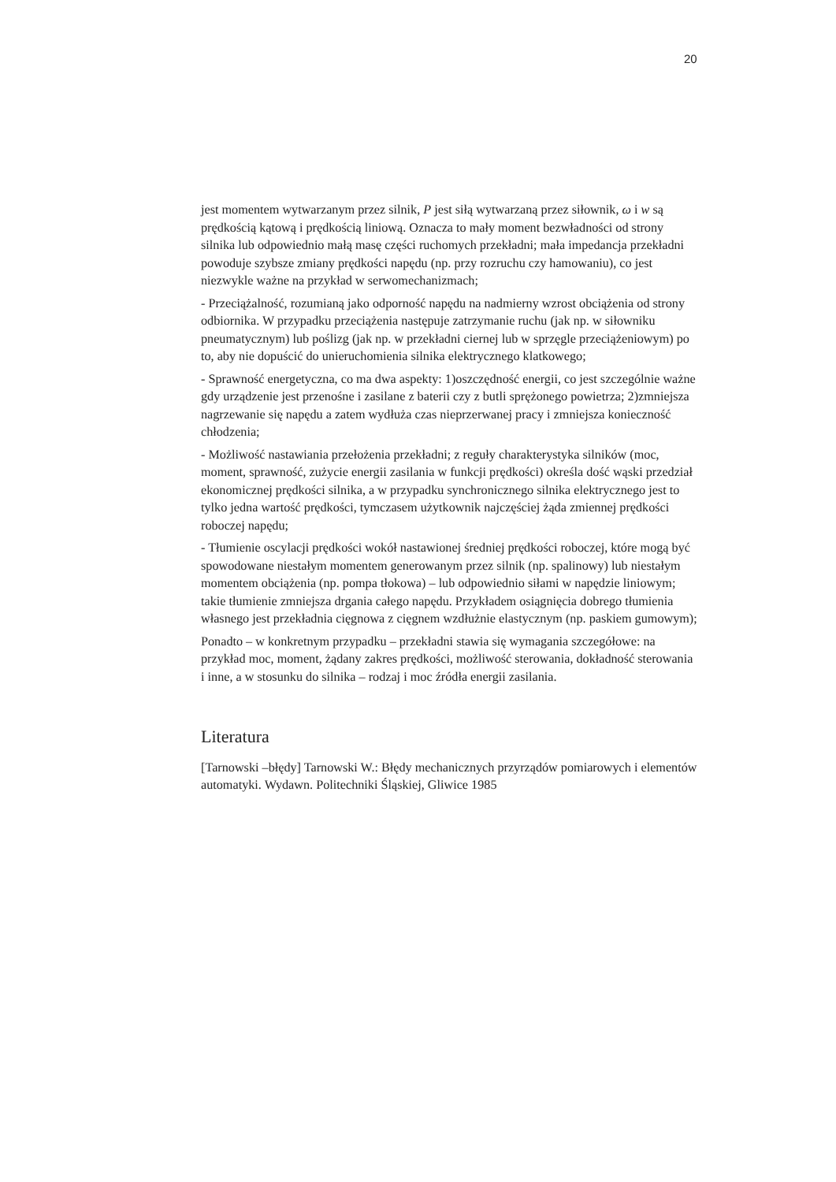20
jest momentem wytwarzanym przez silnik, P jest siłą wytwarzaną przez siłownik, ω i w są prędkością kątową i prędkością liniową. Oznacza to mały moment bezwładności od strony silnika lub odpowiednio małą masę części ruchomych przekładni; mała impedancja przekładni powoduje szybsze zmiany prędkości napędu (np. przy rozruchu czy hamowaniu), co jest niezwykle ważne na przykład w serwomechanizmach;
- Przeciążalność, rozumianą jako odporność napędu na nadmierny wzrost obciążenia od strony odbiornika. W przypadku przeciążenia następuje zatrzymanie ruchu (jak np. w siłowniku pneumatycznym) lub poślizg (jak np. w przekładni ciernej lub w sprzęgle przeciążeniowym) po to, aby nie dopuścić do unieruchomienia silnika elektrycznego klatkowego;
- Sprawność energetyczna, co ma dwa aspekty: 1)oszczędność energii, co jest szczególnie ważne gdy urządzenie jest przenośne i zasilane z baterii czy z butli sprężonego powietrza; 2)zmniejsza nagrzewanie się napędu a zatem wydłuża czas nieprzerwanej pracy i zmniejsza konieczność chłodzenia;
- Możliwość nastawiania przełożenia przekładni; z reguły charakterystyka silników (moc, moment, sprawność, zużycie energii zasilania w funkcji prędkości) określa dość wąski przedział ekonomicznej prędkości silnika, a w przypadku synchronicznego silnika elektrycznego jest to tylko jedna wartość prędkości, tymczasem użytkownik najczęściej żąda zmiennej prędkości roboczej napędu;
- Tłumienie oscylacji prędkości wokół nastawionej średniej prędkości roboczej, które mogą być spowodowane niestałym momentem generowanym przez silnik (np. spalinowy) lub niestałym momentem obciążenia (np. pompa tłokowa) – lub odpowiednio siłami w napędzie liniowym; takie tłumienie zmniejsza drgania całego napędu. Przykładem osiągnięcia dobrego tłumienia własnego jest przekładnia cięgnowa z cięgnem wzdłużnie elastycznym (np. paskiem gumowym);
Ponadto – w konkretnym przypadku – przekładni stawia się wymagania szczegółowe: na przykład moc, moment, żądany zakres prędkości, możliwość sterowania, dokładność sterowania i inne, a w stosunku do silnika – rodzaj i moc źródła energii zasilania.
Literatura
[Tarnowski –błędy] Tarnowski W.: Błędy mechanicznych przyrządów pomiarowych i elementów automatyki. Wydawn. Politechniki Śląskiej, Gliwice 1985